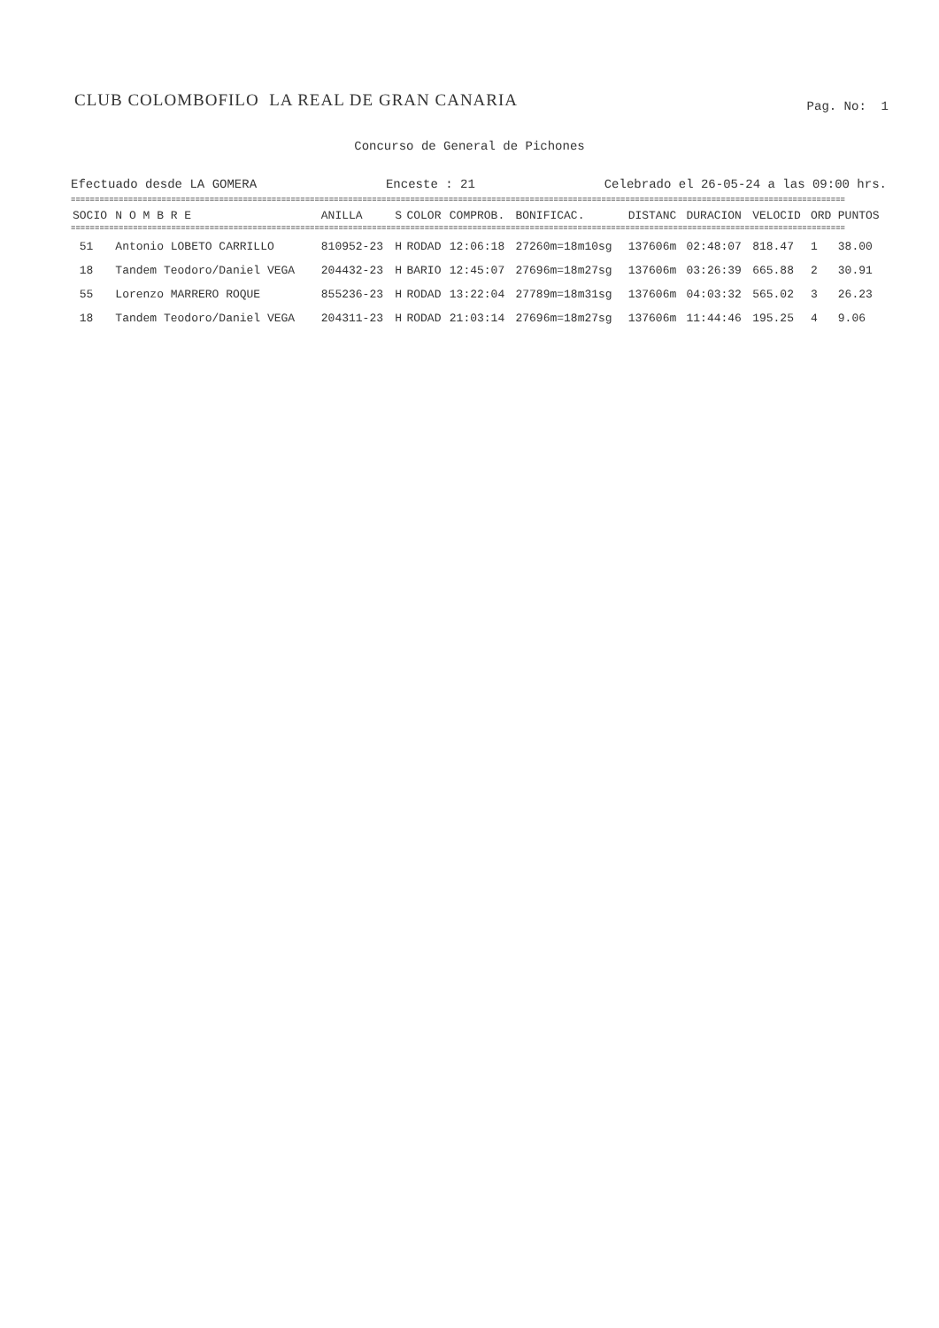CLUB COLOMBOFILO LA REAL DE GRAN CANARIA
Pag. No: 1
Concurso de General de Pichones
Efectuado desde LA GOMERA Enceste : 21 Celebrado el 26-05-24 a las 09:00 hrs.
==================================================================================================================================================================
==================================================================================================================================================================
| SOCIO | N O M B R E | ANILLA | S | COLOR | COMPROB. | BONIFICAC. | DISTANC | DURACION | VELOCID | ORD | PUNTOS |
| --- | --- | --- | --- | --- | --- | --- | --- | --- | --- | --- | --- |
| 51 | Antonio LOBETO CARRILLO | 810952-23 | H | RODAD | 12:06:18 | 27260m=18m10sg | 137606m | 02:48:07 | 818.47 | 1 | 38.00 |
| 18 | Tandem Teodoro/Daniel VEGA | 204432-23 | H | BARIO | 12:45:07 | 27696m=18m27sg | 137606m | 03:26:39 | 665.88 | 2 | 30.91 |
| 55 | Lorenzo MARRERO ROQUE | 855236-23 | H | RODAD | 13:22:04 | 27789m=18m31sg | 137606m | 04:03:32 | 565.02 | 3 | 26.23 |
| 18 | Tandem Teodoro/Daniel VEGA | 204311-23 | H | RODAD | 21:03:14 | 27696m=18m27sg | 137606m | 11:44:46 | 195.25 | 4 | 9.06 |